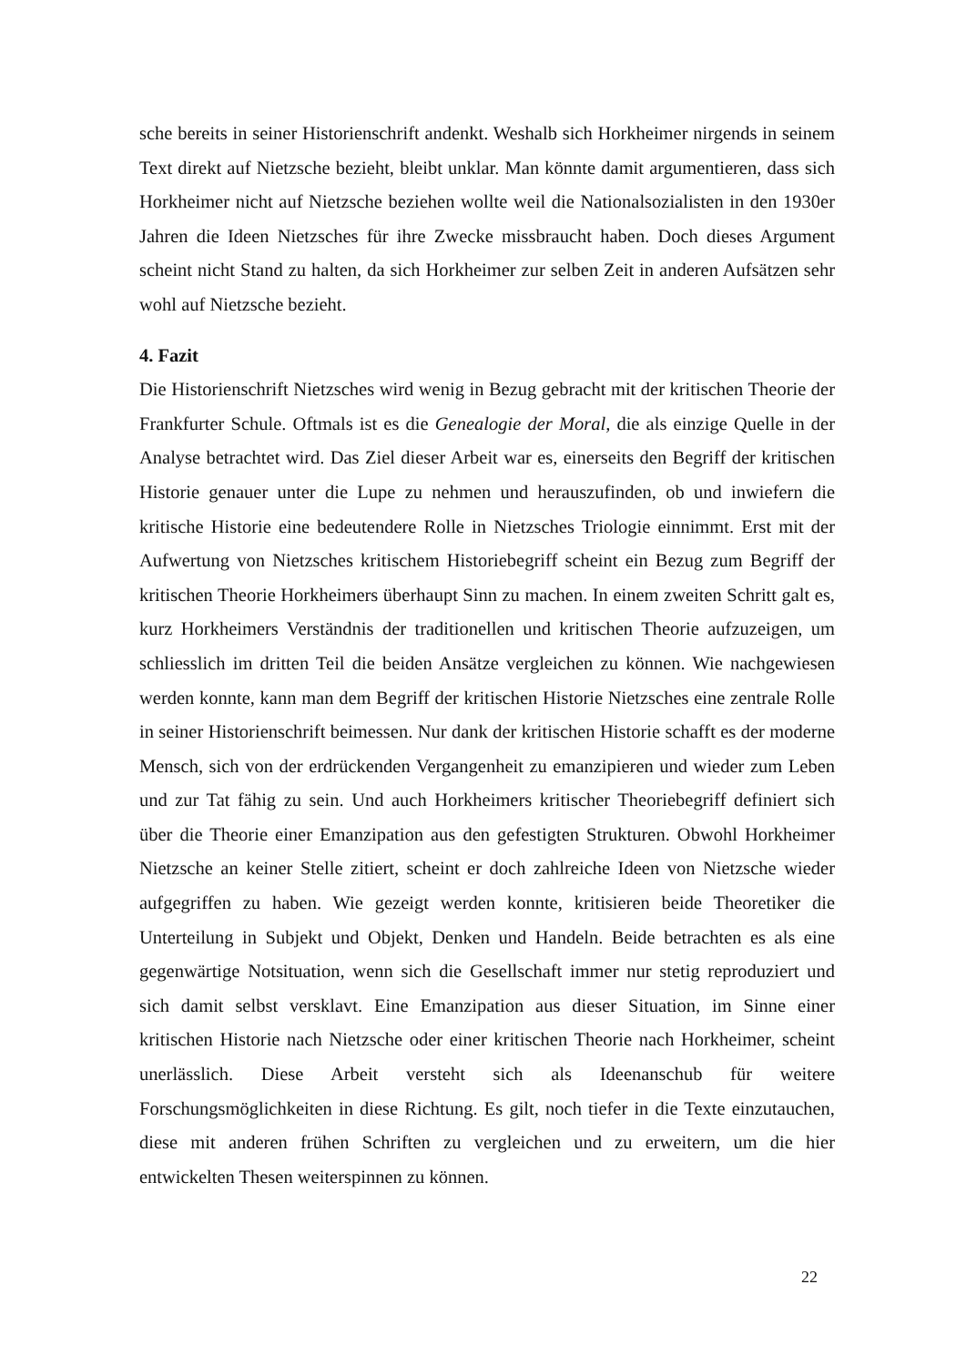sche bereits in seiner Historienschrift andenkt. Weshalb sich Horkheimer nirgends in seinem Text direkt auf Nietzsche bezieht, bleibt unklar. Man könnte damit argumentieren, dass sich Horkheimer nicht auf Nietzsche beziehen wollte weil die Nationalsozialisten in den 1930er Jahren die Ideen Nietzsches für ihre Zwecke missbraucht haben. Doch dieses Argument scheint nicht Stand zu halten, da sich Horkheimer zur selben Zeit in anderen Aufsätzen sehr wohl auf Nietzsche bezieht.
4. Fazit
Die Historienschrift Nietzsches wird wenig in Bezug gebracht mit der kritischen Theorie der Frankfurter Schule. Oftmals ist es die Genealogie der Moral, die als einzige Quelle in der Analyse betrachtet wird. Das Ziel dieser Arbeit war es, einerseits den Begriff der kritischen Historie genauer unter die Lupe zu nehmen und herauszufinden, ob und inwiefern die kritische Historie eine bedeutendere Rolle in Nietzsches Triologie einnimmt. Erst mit der Aufwertung von Nietzsches kritischem Historiebegriff scheint ein Bezug zum Begriff der kritischen Theorie Horkheimers überhaupt Sinn zu machen. In einem zweiten Schritt galt es, kurz Horkheimers Verständnis der traditionellen und kritischen Theorie aufzuzeigen, um schliesslich im dritten Teil die beiden Ansätze vergleichen zu können. Wie nachgewiesen werden konnte, kann man dem Begriff der kritischen Historie Nietzsches eine zentrale Rolle in seiner Historienschrift beimessen. Nur dank der kritischen Historie schafft es der moderne Mensch, sich von der erdrückenden Vergangenheit zu emanzipieren und wieder zum Leben und zur Tat fähig zu sein. Und auch Horkheimers kritischer Theoriebegriff definiert sich über die Theorie einer Emanzipation aus den gefestigten Strukturen. Obwohl Horkheimer Nietzsche an keiner Stelle zitiert, scheint er doch zahlreiche Ideen von Nietzsche wieder aufgegriffen zu haben. Wie gezeigt werden konnte, kritisieren beide Theoretiker die Unterteilung in Subjekt und Objekt, Denken und Handeln. Beide betrachten es als eine gegenwärtige Notsituation, wenn sich die Gesellschaft immer nur stetig reproduziert und sich damit selbst versklavt. Eine Emanzipation aus dieser Situation, im Sinne einer kritischen Historie nach Nietzsche oder einer kritischen Theorie nach Horkheimer, scheint unerlässlich. Diese Arbeit versteht sich als Ideenanschub für weitere Forschungsmöglichkeiten in diese Richtung. Es gilt, noch tiefer in die Texte einzutauchen, diese mit anderen frühen Schriften zu vergleichen und zu erweitern, um die hier entwickelten Thesen weiterspinnen zu können.
22